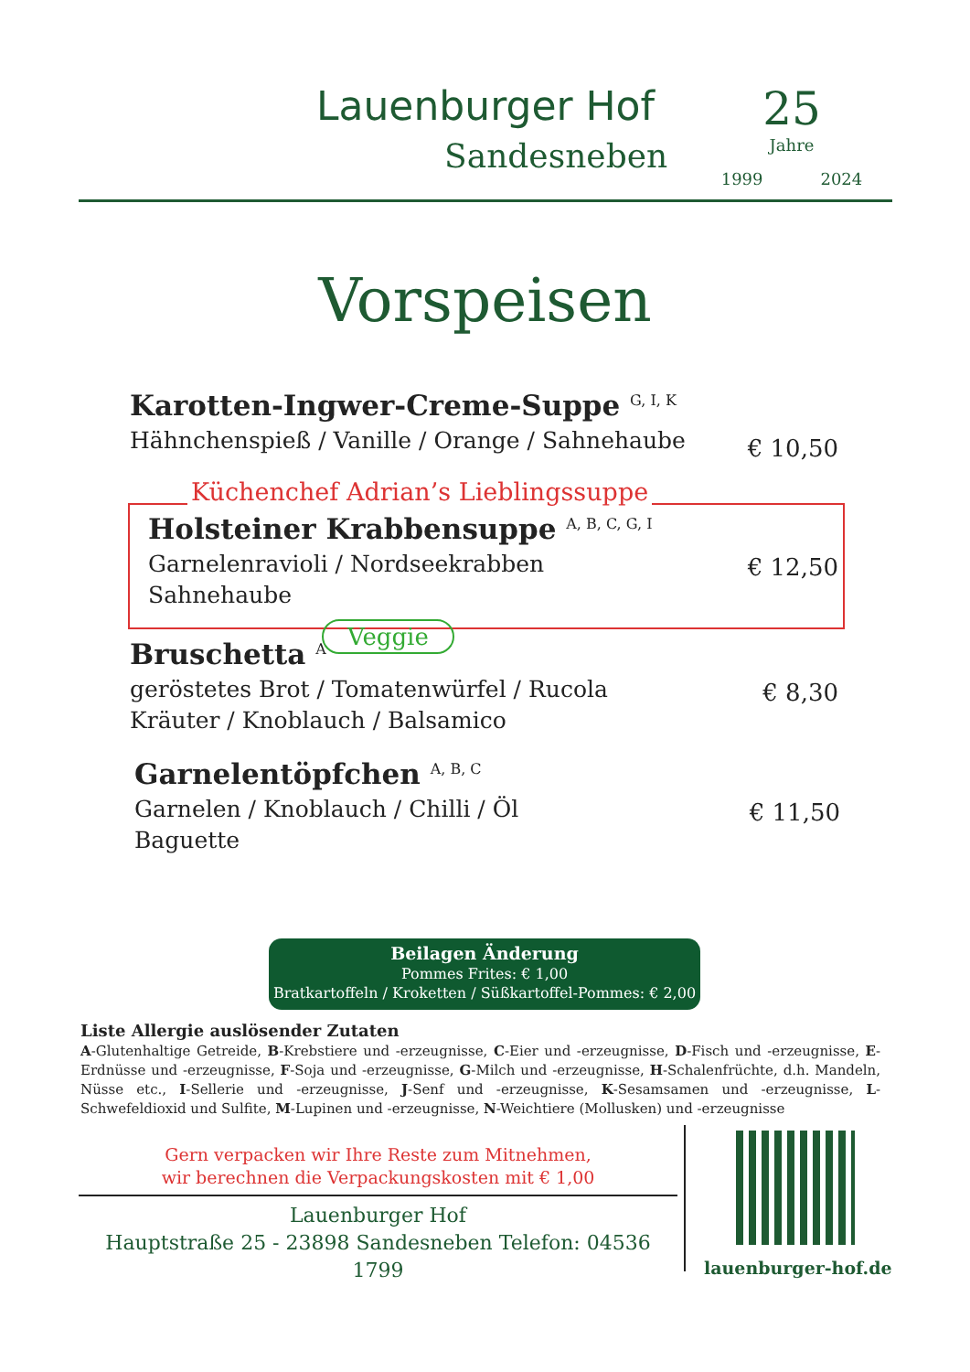Lauenburger Hof
Sandesneben
25
Jahre
1999 2024
Vorspeisen
Karotten-Ingwer-Creme-Suppe <sup>G, I, K</sup>
Hähnchenspieß / Vanille / Orange / Sahnehaube
€ 10,50
Küchenchef Adrian’s Lieblingssuppe
Holsteiner Krabbensuppe <sup>A, B, C, G, I</sup>
Garnelenravioli / Nordseekrabben
Sahnehaube
€ 12,50
Bruschetta <sup>A</sup>
geröstetes Brot / Tomatenwürfel / Rucola
Kräuter / Knoblauch / Balsamico
€ 8,30
Veggie
Garnelentöpfchen <sup>A, B, C</sup>
Garnelen / Knoblauch / Chilli / Öl
Baguette
€ 11,50
Beilagen Änderung
Pommes Frites: € 1,00
Bratkartoffeln / Kroketten / Süßkartoffel-Pommes: € 2,00
Liste Allergie auslösender Zutaten
A-Glutenhaltige Getreide, B-Krebstiere und -erzeugnisse, C-Eier und -erzeugnisse, D-Fisch und -erzeugnisse, E-Erdnüsse und -erzeugnisse, F-Soja und -erzeugnisse, G-Milch und -erzeugnisse, H-Schalenfrüchte, d.h. Mandeln, Nüsse etc., I-Sellerie und -erzeugnisse, J-Senf und -erzeugnisse, K-Sesamsamen und -erzeugnisse, L-Schwefeldioxid und Sulfite, M-Lupinen und -erzeugnisse, N-Weichtiere (Mollusken) und -erzeugnisse
Gern verpacken wir Ihre Reste zum Mitnehmen,
wir berechnen die Verpackungskosten mit € 1,00
Lauenburger Hof
Hauptstraße 25 - 23898 Sandesneben Telefon: 04536 1799
lauenburger-hof.de